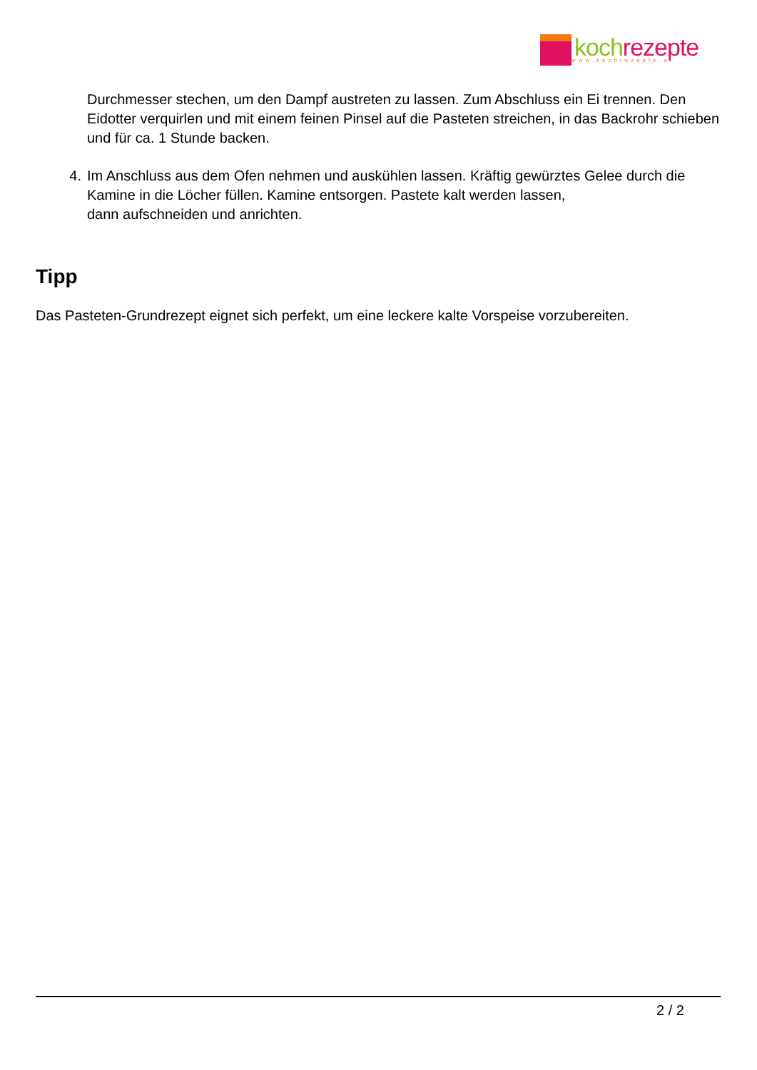koch rezepte
www.kochrezepte.at
Durchmesser stechen, um den Dampf austreten zu lassen. Zum Abschluss ein Ei trennen. Den Eidotter verquirlen und mit einem feinen Pinsel auf die Pasteten streichen, in das Backrohr schieben und für ca. 1 Stunde backen.
4. Im Anschluss aus dem Ofen nehmen und auskühlen lassen. Kräftig gewürztes Gelee durch die Kamine in die Löcher füllen. Kamine entsorgen. Pastete kalt werden lassen,
dann aufschneiden und anrichten.
Tipp
Das Pasteten-Grundrezept eignet sich perfekt, um eine leckere kalte Vorspeise vorzubereiten.
2 / 2